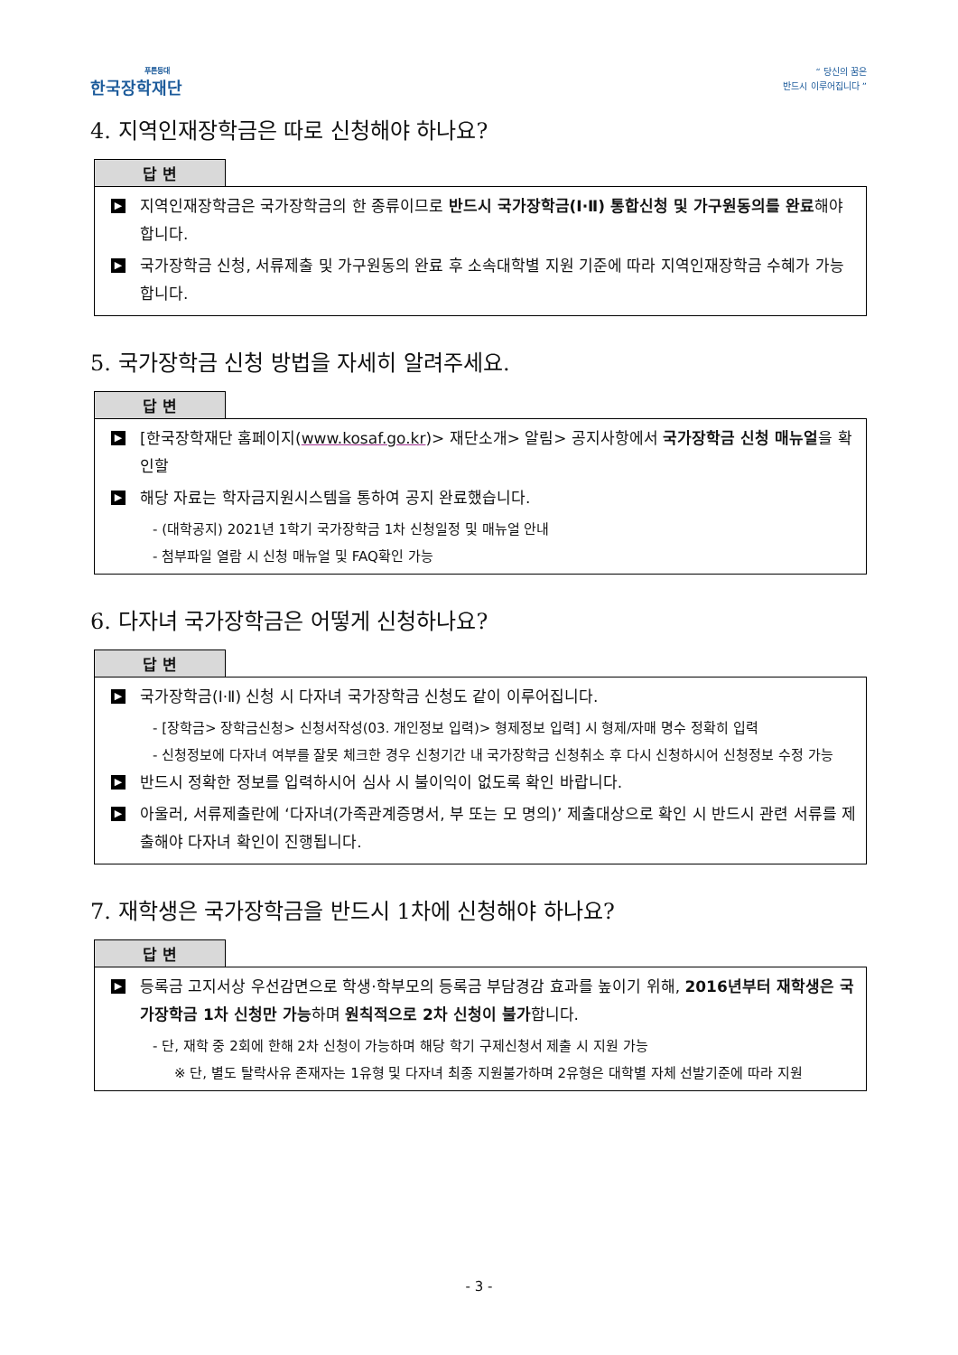푸른등대
한국장학재단
“ 당신의 꿈은
반드시 이루어집니다 ”
4. 지역인재장학금은 따로 신청해야 하나요?
답 변
▶
지역인재장학금은 국가장학금의 한 종류이므로 반드시 국가장학금(Ⅰ·Ⅱ) 통합신청 및 가구원동의를 완료해야 합니다.
▶
국가장학금 신청, 서류제출 및 가구원동의 완료 후 소속대학별 지원 기준에 따라 지역인재장학금 수혜가 가능합니다.
5. 국가장학금 신청 방법을 자세히 알려주세요.
답 변
▶
[한국장학재단 홈페이지(www.kosaf.go.kr)> 재단소개> 알림> 공지사항에서 국가장학금 신청 매뉴얼을 확인할
▶
해당 자료는 학자금지원시스템을 통하여 공지 완료했습니다.
- (대학공지) 2021년 1학기 국가장학금 1차 신청일정 및 매뉴얼 안내
- 첨부파일 열람 시 신청 매뉴얼 및 FAQ확인 가능
6. 다자녀 국가장학금은 어떻게 신청하나요?
답 변
▶
국가장학금(Ⅰ·Ⅱ) 신청 시 다자녀 국가장학금 신청도 같이 이루어집니다.
- [장학금> 장학금신청> 신청서작성(03. 개인정보 입력)> 형제정보 입력] 시 형제/자매 명수 정확히 입력
- 신청정보에 다자녀 여부를 잘못 체크한 경우 신청기간 내 국가장학금 신청취소 후 다시 신청하시어 신청정보 수정 가능
▶
반드시 정확한 정보를 입력하시어 심사 시 불이익이 없도록 확인 바랍니다.
▶
아울러, 서류제출란에 ‘다자녀(가족관계증명서, 부 또는 모 명의)’ 제출대상으로 확인 시 반드시 관련 서류를 제출해야 다자녀 확인이 진행됩니다.
7. 재학생은 국가장학금을 반드시 1차에 신청해야 하나요?
답 변
▶
등록금 고지서상 우선감면으로 학생·학부모의 등록금 부담경감 효과를 높이기 위해, 2016년부터 재학생은 국가장학금 1차 신청만 가능하며 원칙적으로 2차 신청이 불가합니다.
- 단, 재학 중 2회에 한해 2차 신청이 가능하며 해당 학기 구제신청서 제출 시 지원 가능
※ 단, 별도 탈락사유 존재자는 1유형 및 다자녀 최종 지원불가하며 2유형은 대학별 자체 선발기준에 따라 지원
- 3 -